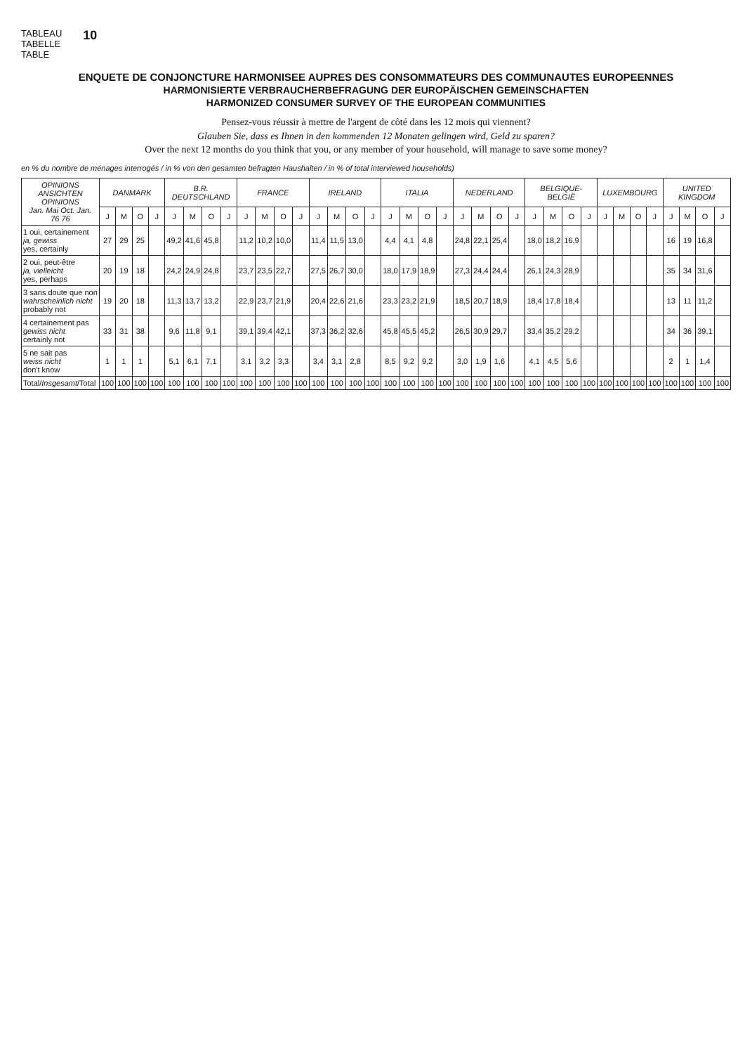TABLEAU
TABELLE
TABLE
10
ENQUETE DE CONJONCTURE HARMONISEE AUPRES DES CONSOMMATEURS DES COMMUNAUTES EUROPEENNES
HARMONISIERTE VERBRAUCHERBEFRAGUNG DER EUROPÄISCHEN GEMEINSCHAFTEN
HARMONIZED CONSUMER SURVEY OF THE EUROPEAN COMMUNITIES
Pensez-vous réussir à mettre de l'argent de côté dans les 12 mois qui viennent?
Glauben Sie, dass es Ihnen in den kommenden 12 Monaten gelingen wird, Geld zu sparen?
Over the next 12 months do you think that you, or any member of your household, will manage to save some money?
en % du nombre de ménages interrogés / in % von den gesamten befragten Haushalten / in % of total interviewed households)
| OPINIONS ANSICHTEN OPINIONS Jan. Mai Oct. Jan. 76 76 | DANMARK | | | | B.R. DEUTSCHLAND | | | | FRANCE | | | | IRELAND | | | | ITALIA | | | | NEDERLAND | | | | BELGIQUE-BELGIË | | | | LUXEMBOURG | | | | UNITED KINGDOM | | | |
| --- | --- | --- | --- | --- | --- | --- | --- | --- | --- | --- | --- | --- | --- | --- | --- | --- | --- | --- | --- | --- | --- | --- | --- | --- | --- | --- | --- | --- | --- | --- | --- | --- | --- | --- | --- | --- |
| | J | M | O | J | J | M | O | J | J | M | O | J | J | M | O | J | J | M | O | J | J | M | O | J | J | M | O | J | J | M | O | J | J | M | O | J |
| 1 oui, certainement ja, gewiss yes, certainly | 27 | 29 | 25 | | 49,2 | 41,6 | 45,8 | | 11,2 | 10,2 | 10,0 | | 11,4 | 11,5 | 13,0 | | 4,4 | 4,1 | 4,8 | | 24,8 | 22,1 | 25,4 | | 18,0 | 18,2 | 16,9 | | | | | | 16 | 19 | 16,8 | |
| 2 oui, peut-être ja, vielleicht yes, perhaps | 20 | 19 | 18 | | 24,2 | 24,9 | 24,8 | | 23,7 | 23,5 | 22,7 | | 27,5 | 26,7 | 30,0 | | 18,0 | 17,9 | 18,9 | | 27,3 | 24,4 | 24,4 | | 26,1 | 24,3 | 28,9 | | | | | | 35 | 34 | 31,6 | |
| 3 sans doute que non wahrscheinlich nicht probably not | 19 | 20 | 18 | | 11,3 | 13,7 | 13,2 | | 22,9 | 23,7 | 21,9 | | 20,4 | 22,6 | 21,6 | | 23,3 | 23,2 | 21,9 | | 18,5 | 20,7 | 18,9 | | 18,4 | 17,8 | 18,4 | | | | | | 13 | 11 | 11,2 | |
| 4 certainement pas gewiss nicht certainly not | 33 | 31 | 38 | | 9,6 | 11,8 | 9,1 | | 39,1 | 39,4 | 42,1 | | 37,3 | 36,2 | 32,6 | | 45,8 | 45,5 | 45,2 | | 26,5 | 30,9 | 29,7 | | 33,4 | 35,2 | 29,2 | | | | | | 34 | 36 | 39,1 | |
| 5 ne sait pas weiss nicht don't know | 1 | 1 | 1 | | 5,1 | 6,1 | 7,1 | | 3,1 | 3,2 | 3,3 | | 3,4 | 3,1 | 2,8 | | 8,5 | 9,2 | 9,2 | | 3,0 | 1,9 | 1,6 | | 4,1 | 4,5 | 5,6 | | | | | | 2 | 1 | 1,4 | |
| Total/ Insgesamt /Total | 100 | 100 | 100 | 100 | 100 | 100 | 100 | 100 | 100 | 100 | 100 | 100 | 100 | 100 | 100 | 100 | 100 | 100 | 100 | 100 | 100 | 100 | 100 | 100 | 100 | 100 | 100 | 100 | 100 | 100 | 100 | 100 | 100 | 100 | 100 | 100 |